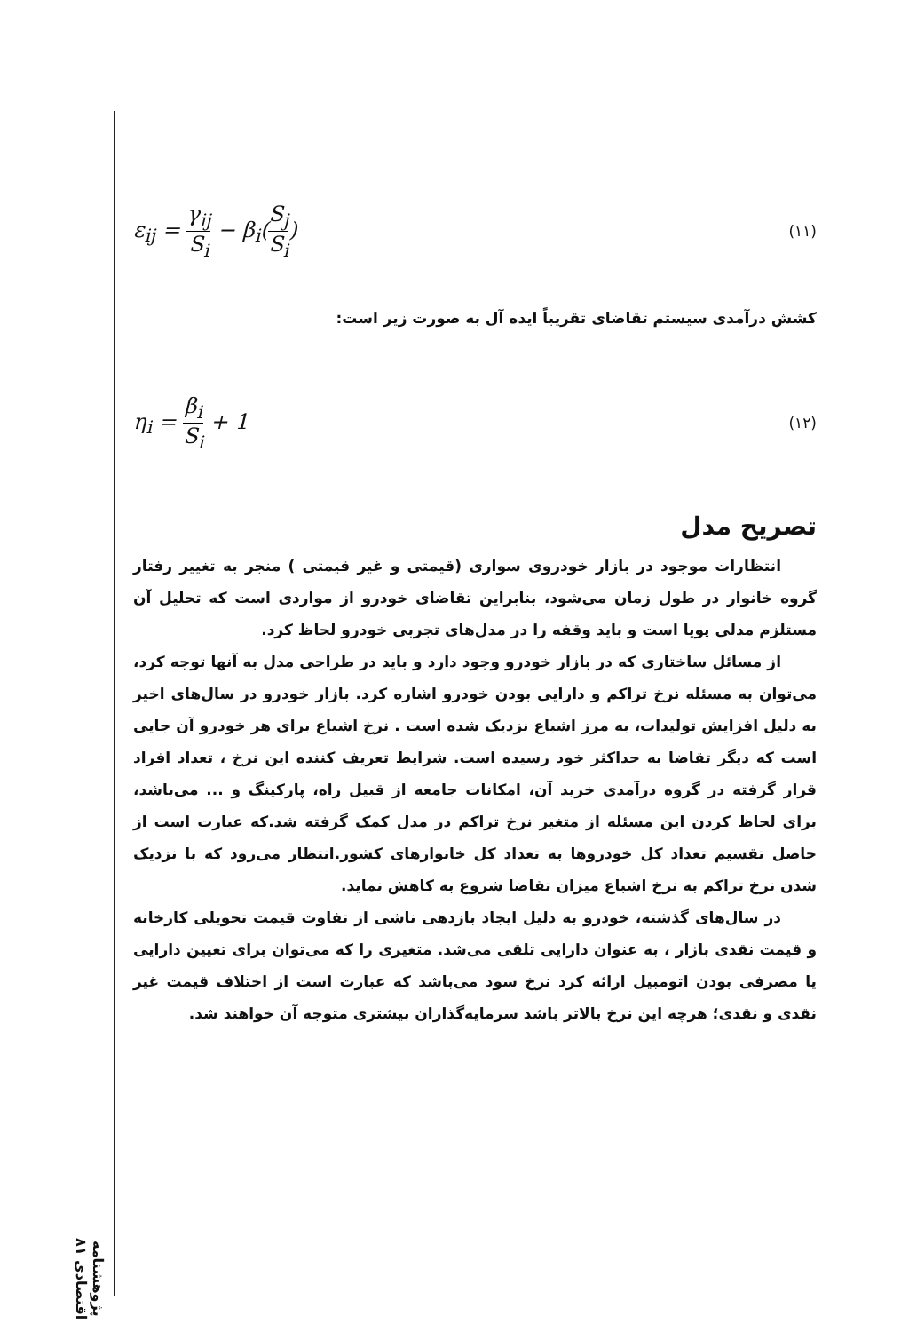پژوهشنامه اقتصادی ۸۱
ε<sub>ij</sub> = γ<sub>ij</sub> S<sub>i</sub> − β<sub>i</sub>(S<sub>j</sub> S<sub>i</sub>) (۱۱)
کشش درآمدی سیستم تقاضای تقریباً ایده آل به صورت زیر است:
η<sub>i</sub> = β<sub>i</sub> S<sub>i</sub> + 1 (۱۲)
تصریح مدل
انتظارات موجود در بازار خودروی سواری (قیمتی و غیر قیمتی ) منجر به تغییر رفتار گروه خانوار در طول زمان می‌شود، بنابراین تقاضای خودرو از مواردی است که تحلیل آن مستلزم مدلی پویا است و باید وقفه را در مدل‌های تجربی خودرو لحاظ کرد.
از مسائل ساختاری که در بازار خودرو وجود دارد و باید در طراحی مدل به آنها توجه کرد، می‌توان به مسئله نرخ تراکم و دارایی بودن خودرو اشاره کرد. بازار خودرو در سال‌های اخیر به دلیل افزایش تولیدات، به مرز اشباع نزدیک شده است . نرخ اشباع برای هر خودرو آن جایی است که دیگر تقاضا به حداکثر خود رسیده است. شرایط تعریف کننده این نرخ ، تعداد افراد قرار گرفته در گروه درآمدی خرید آن، امکانات جامعه از قبیل راه، پارکینگ و ... می‌باشد، برای لحاظ کردن این مسئله از متغیر نرخ تراکم در مدل کمک گرفته شد.که عبارت است از حاصل تقسیم تعداد کل خودروها به تعداد کل خانوارهای کشور.انتظار می‌رود که با نزدیک شدن نرخ تراکم به نرخ اشباع میزان تقاضا شروع به کاهش نماید.
در سال‌های گذشته، خودرو به دلیل ایجاد بازدهی ناشی از تفاوت قیمت تحویلی کارخانه و قیمت نقدی بازار ، به عنوان دارایی تلقی می‌شد. متغیری را که می‌توان برای تعیین دارایی یا مصرفی بودن اتومبیل ارائه کرد نرخ سود می‌باشد که عبارت است از اختلاف قیمت غیر نقدی و نقدی؛ هرچه این نرخ بالاتر باشد سرمایه‌گذاران بیشتری متوجه آن خواهند شد.